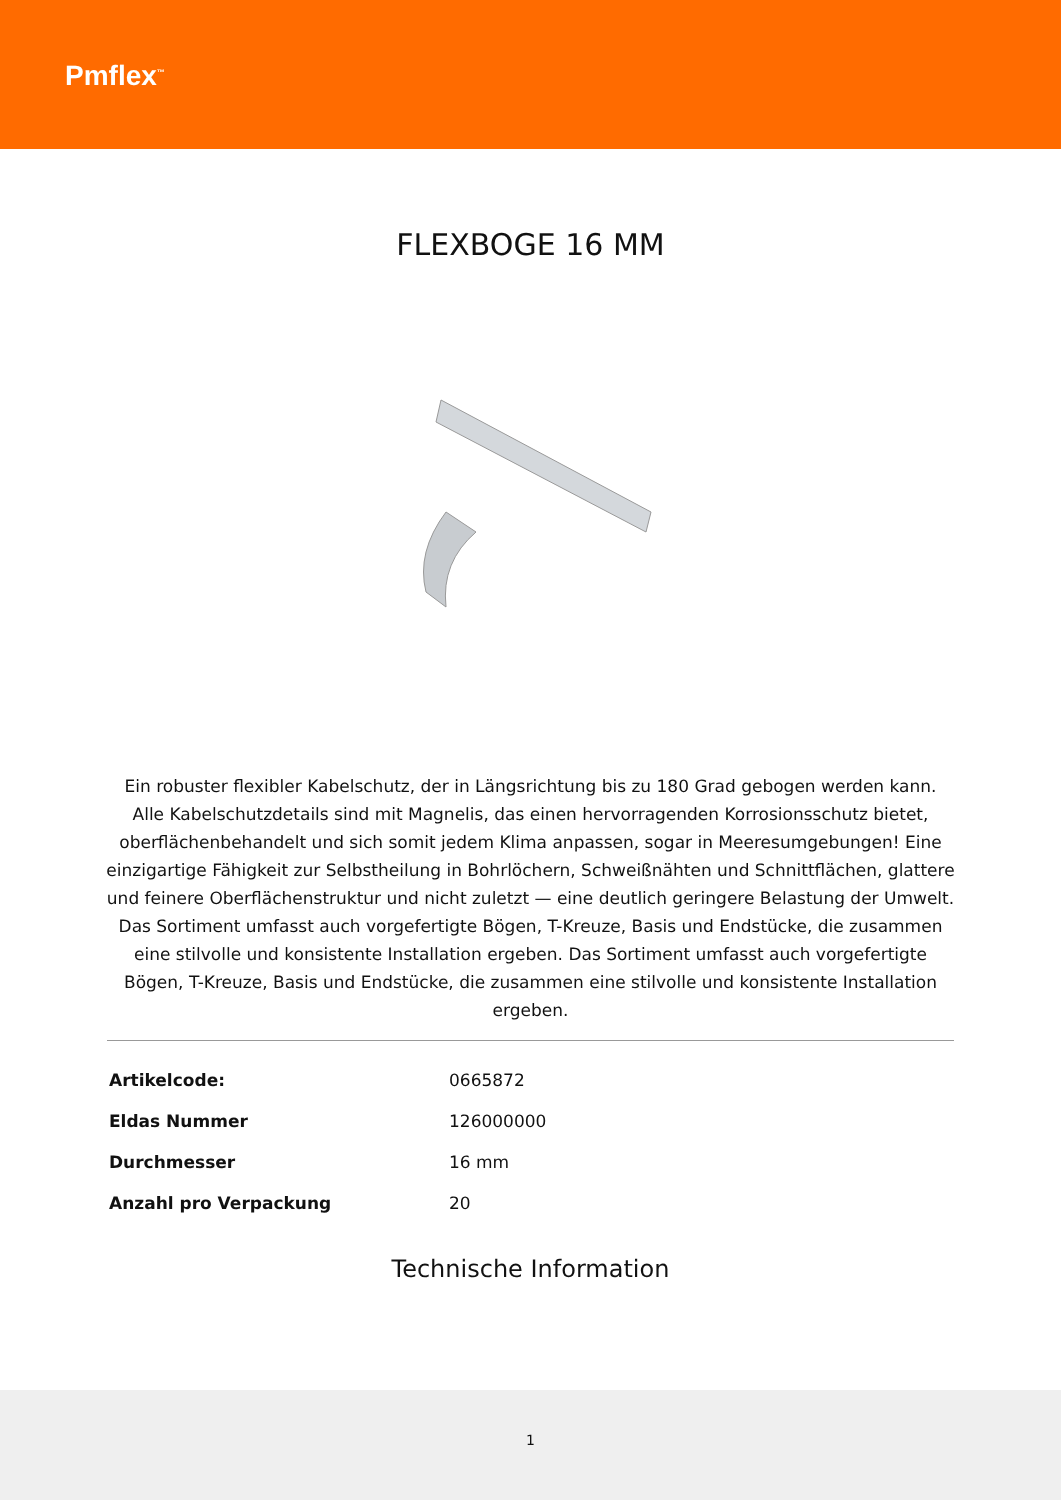Pmflex<sup>™</sup>
FLEXBOGE 16 MM
Ein robuster flexibler Kabelschutz, der in Längsrichtung bis zu 180 Grad gebogen werden kann.
Alle Kabelschutzdetails sind mit Magnelis, das einen hervorragenden Korrosionsschutz bietet, oberflächenbehandelt und sich somit jedem Klima anpassen, sogar in Meeresumgebungen! Eine einzigartige Fähigkeit zur Selbstheilung in Bohrlöchern, Schweißnähten und Schnittflächen, glattere und feinere Oberflächenstruktur und nicht zuletzt — eine deutlich geringere Belastung der Umwelt. Das Sortiment umfasst auch vorgefertigte Bögen, T-Kreuze, Basis und Endstücke, die zusammen eine stilvolle und konsistente Installation ergeben. Das Sortiment umfasst auch vorgefertigte Bögen, T-Kreuze, Basis und Endstücke, die zusammen eine stilvolle und konsistente Installation ergeben.
| Artikelcode: | 0665872 |
| Eldas Nummer | 126000000 |
| Durchmesser | 16 mm |
| Anzahl pro Verpackung | 20 |
Technische Information
1